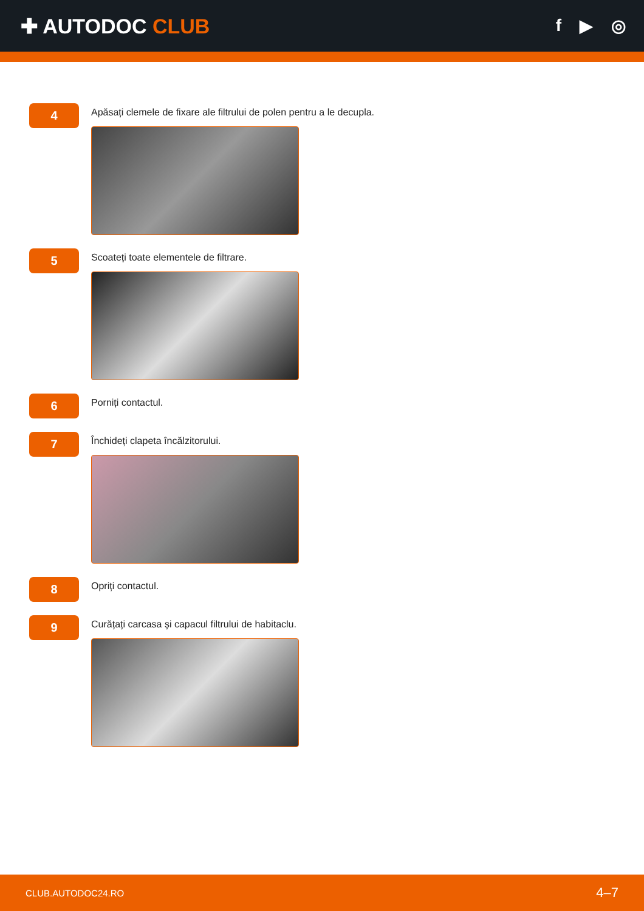✚ AUTODOC CLUB
f ▶ ◎
4
Apăsați clemele de fixare ale filtrului de polen pentru a le decupla.
5
Scoateți toate elementele de filtrare.
6
Porniți contactul.
7
Închideți clapeta încălzitorului.
8
Opriți contactul.
9
Curățați carcasa și capacul filtrului de habitaclu.
CLUB.AUTODOC24.RO 4–7